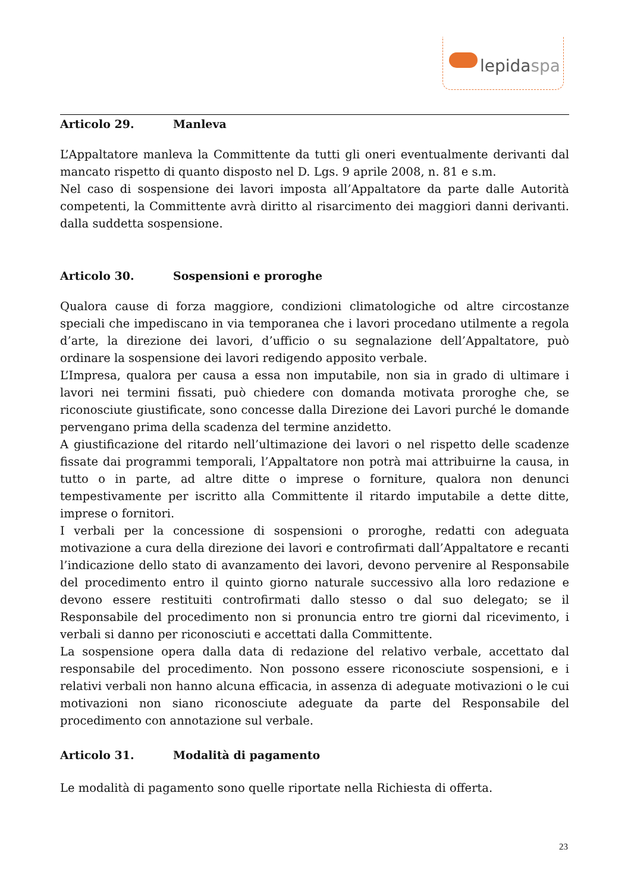lepidaspa
Articolo 29. Manleva
L’Appaltatore manleva la Committente da tutti gli oneri eventualmente derivanti dal mancato rispetto di quanto disposto nel D. Lgs. 9 aprile 2008, n. 81 e s.m.
Nel caso di sospensione dei lavori imposta all’Appaltatore da parte dalle Autorità competenti, la Committente avrà diritto al risarcimento dei maggiori danni derivanti. dalla suddetta sospensione.
Articolo 30. Sospensioni e proroghe
Qualora cause di forza maggiore, condizioni climatologiche od altre circostanze speciali che impediscano in via temporanea che i lavori procedano utilmente a regola d’arte, la direzione dei lavori, d’ufficio o su segnalazione dell’Appaltatore, può ordinare la sospensione dei lavori redigendo apposito verbale.
L’Impresa, qualora per causa a essa non imputabile, non sia in grado di ultimare i lavori nei termini fissati, può chiedere con domanda motivata proroghe che, se riconosciute giustificate, sono concesse dalla Direzione dei Lavori purché le domande pervengano prima della scadenza del termine anzidetto.
A giustificazione del ritardo nell’ultimazione dei lavori o nel rispetto delle scadenze fissate dai programmi temporali, l’Appaltatore non potrà mai attribuirne la causa, in tutto o in parte, ad altre ditte o imprese o forniture, qualora non denunci tempestivamente per iscritto alla Committente il ritardo imputabile a dette ditte, imprese o fornitori.
I verbali per la concessione di sospensioni o proroghe, redatti con adeguata motivazione a cura della direzione dei lavori e controfirmati dall’Appaltatore e recanti l’indicazione dello stato di avanzamento dei lavori, devono pervenire al Responsabile del procedimento entro il quinto giorno naturale successivo alla loro redazione e devono essere restituiti controfirmati dallo stesso o dal suo delegato; se il Responsabile del procedimento non si pronuncia entro tre giorni dal ricevimento, i verbali si danno per riconosciuti e accettati dalla Committente.
La sospensione opera dalla data di redazione del relativo verbale, accettato dal responsabile del procedimento. Non possono essere riconosciute sospensioni, e i relativi verbali non hanno alcuna efficacia, in assenza di adeguate motivazioni o le cui motivazioni non siano riconosciute adeguate da parte del Responsabile del procedimento con annotazione sul verbale.
Articolo 31. Modalità di pagamento
Le modalità di pagamento sono quelle riportate nella Richiesta di offerta.
23